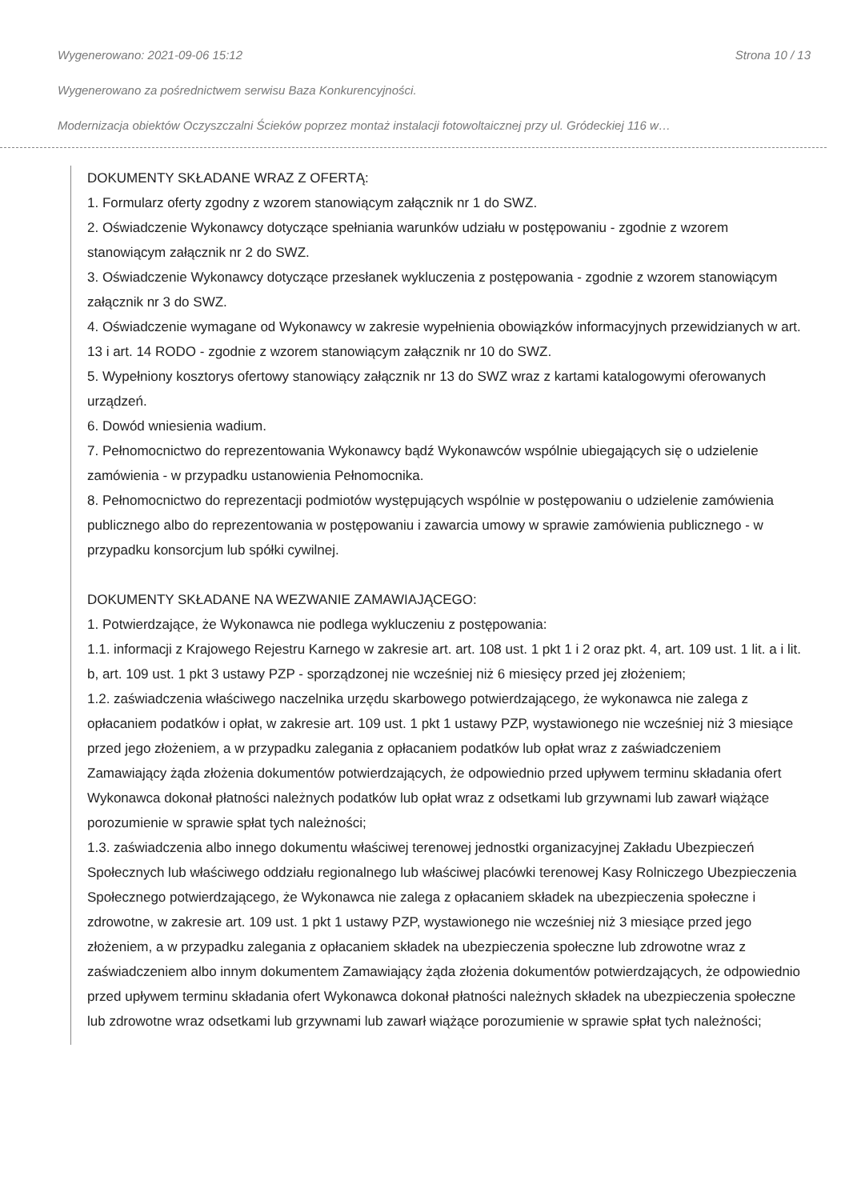Wygenerowano: 2021-09-06 15:12 Strona 10 / 13
Wygenerowano za pośrednictwem serwisu Baza Konkurencyjności.
Modernizacja obiektów Oczyszczalni Ścieków poprzez montaż instalacji fotowoltaicznej przy ul. Gródeckiej 116 w…
DOKUMENTY SKŁADANE WRAZ Z OFERTĄ:
1. Formularz oferty zgodny z wzorem stanowiącym załącznik nr 1 do SWZ.
2. Oświadczenie Wykonawcy dotyczące spełniania warunków udziału w postępowaniu - zgodnie z wzorem stanowiącym załącznik nr 2 do SWZ.
3. Oświadczenie Wykonawcy dotyczące przesłanek wykluczenia z postępowania - zgodnie z wzorem stanowiącym załącznik nr 3 do SWZ.
4. Oświadczenie wymagane od Wykonawcy w zakresie wypełnienia obowiązków informacyjnych przewidzianych w art. 13 i art. 14 RODO - zgodnie z wzorem stanowiącym załącznik nr 10 do SWZ.
5. Wypełniony kosztorys ofertowy stanowiący załącznik nr 13 do SWZ wraz z kartami katalogowymi oferowanych urządzeń.
6. Dowód wniesienia wadium.
7. Pełnomocnictwo do reprezentowania Wykonawcy bądź Wykonawców wspólnie ubiegających się o udzielenie zamówienia - w przypadku ustanowienia Pełnomocnika.
8. Pełnomocnictwo do reprezentacji podmiotów występujących wspólnie w postępowaniu o udzielenie zamówienia publicznego albo do reprezentowania w postępowaniu i zawarcia umowy w sprawie zamówienia publicznego - w przypadku konsorcjum lub spółki cywilnej.
DOKUMENTY SKŁADANE NA WEZWANIE ZAMAWIAJĄCEGO:
1. Potwierdzające, że Wykonawca nie podlega wykluczeniu z postępowania:
1.1. informacji z Krajowego Rejestru Karnego w zakresie art. art. 108 ust. 1 pkt 1 i 2 oraz pkt. 4, art. 109 ust. 1 lit. a i lit. b, art. 109 ust. 1 pkt 3 ustawy PZP - sporządzonej nie wcześniej niż 6 miesięcy przed jej złożeniem;
1.2. zaświadczenia właściwego naczelnika urzędu skarbowego potwierdzającego, że wykonawca nie zalega z opłacaniem podatków i opłat, w zakresie art. 109 ust. 1 pkt 1 ustawy PZP, wystawionego nie wcześniej niż 3 miesiące przed jego złożeniem, a w przypadku zalegania z opłacaniem podatków lub opłat wraz z zaświadczeniem Zamawiający żąda złożenia dokumentów potwierdzających, że odpowiednio przed upływem terminu składania ofert Wykonawca dokonał płatności należnych podatków lub opłat wraz z odsetkami lub grzywnami lub zawarł wiążące porozumienie w sprawie spłat tych należności;
1.3. zaświadczenia albo innego dokumentu właściwej terenowej jednostki organizacyjnej Zakładu Ubezpieczeń Społecznych lub właściwego oddziału regionalnego lub właściwej placówki terenowej Kasy Rolniczego Ubezpieczenia Społecznego potwierdzającego, że Wykonawca nie zalega z opłacaniem składek na ubezpieczenia społeczne i zdrowotne, w zakresie art. 109 ust. 1 pkt 1 ustawy PZP, wystawionego nie wcześniej niż 3 miesiące przed jego złożeniem, a w przypadku zalegania z opłacaniem składek na ubezpieczenia społeczne lub zdrowotne wraz z zaświadczeniem albo innym dokumentem Zamawiający żąda złożenia dokumentów potwierdzających, że odpowiednio przed upływem terminu składania ofert Wykonawca dokonał płatności należnych składek na ubezpieczenia społeczne lub zdrowotne wraz odsetkami lub grzywnami lub zawarł wiążące porozumienie w sprawie spłat tych należności;